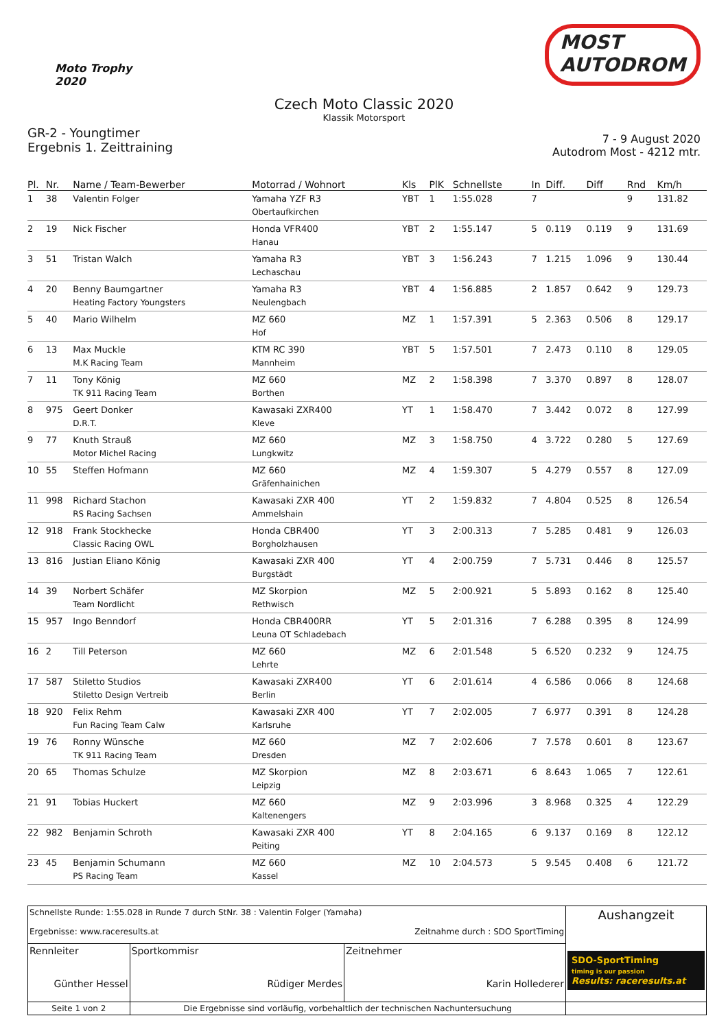Moto Trophy
2020
MOST
AUTODROM
Czech Moto Classic 2020
Klassik Motorsport
GR-2 - Youngtimer
Ergebnis 1. Zeittraining
7 - 9 August 2020
Autodrom Most - 4212 mtr.
| Pl. | Nr. | Name / Team-Bewerber | Motorrad / Wohnort | Kls | PlK | Schnellste | In | Diff. | Diff | Rnd | Km/h |
| --- | --- | --- | --- | --- | --- | --- | --- | --- | --- | --- | --- |
| 1 | 38 | Valentin Folger | Yamaha YZF R3 Obertaufkirchen | YBT | 1 | 1:55.028 | 7 | | | 9 | 131.82 |
| 2 | 19 | Nick Fischer | Honda VFR400 Hanau | YBT | 2 | 1:55.147 | 5 | 0.119 | 0.119 | 9 | 131.69 |
| 3 | 51 | Tristan Walch | Yamaha R3 Lechaschau | YBT | 3 | 1:56.243 | 7 | 1.215 | 1.096 | 9 | 130.44 |
| 4 | 20 | Benny Baumgartner Heating Factory Youngsters | Yamaha R3 Neulengbach | YBT | 4 | 1:56.885 | 2 | 1.857 | 0.642 | 9 | 129.73 |
| 5 | 40 | Mario Wilhelm | MZ 660 Hof | MZ | 1 | 1:57.391 | 5 | 2.363 | 0.506 | 8 | 129.17 |
| 6 | 13 | Max Muckle M.K Racing Team | KTM RC 390 Mannheim | YBT | 5 | 1:57.501 | 7 | 2.473 | 0.110 | 8 | 129.05 |
| 7 | 11 | Tony König TK 911 Racing Team | MZ 660 Borthen | MZ | 2 | 1:58.398 | 7 | 3.370 | 0.897 | 8 | 128.07 |
| 8 | 975 | Geert Donker D.R.T. | Kawasaki ZXR400 Kleve | YT | 1 | 1:58.470 | 7 | 3.442 | 0.072 | 8 | 127.99 |
| 9 | 77 | Knuth Strauß Motor Michel Racing | MZ 660 Lungkwitz | MZ | 3 | 1:58.750 | 4 | 3.722 | 0.280 | 5 | 127.69 |
| 10 | 55 | Steffen Hofmann | MZ 660 Gräfenhainichen | MZ | 4 | 1:59.307 | 5 | 4.279 | 0.557 | 8 | 127.09 |
| 11 | 998 | Richard Stachon RS Racing Sachsen | Kawasaki ZXR 400 Ammelshain | YT | 2 | 1:59.832 | 7 | 4.804 | 0.525 | 8 | 126.54 |
| 12 | 918 | Frank Stockhecke Classic Racing OWL | Honda CBR400 Borgholzhausen | YT | 3 | 2:00.313 | 7 | 5.285 | 0.481 | 9 | 126.03 |
| 13 | 816 | Justian Eliano König | Kawasaki ZXR 400 Burgstädt | YT | 4 | 2:00.759 | 7 | 5.731 | 0.446 | 8 | 125.57 |
| 14 | 39 | Norbert Schäfer Team Nordlicht | MZ Skorpion Rethwisch | MZ | 5 | 2:00.921 | 5 | 5.893 | 0.162 | 8 | 125.40 |
| 15 | 957 | Ingo Benndorf | Honda CBR400RR Leuna OT Schladebach | YT | 5 | 2:01.316 | 7 | 6.288 | 0.395 | 8 | 124.99 |
| 16 | 2 | Till Peterson | MZ 660 Lehrte | MZ | 6 | 2:01.548 | 5 | 6.520 | 0.232 | 9 | 124.75 |
| 17 | 587 | Stiletto Studios Stiletto Design Vertreib | Kawasaki ZXR400 Berlin | YT | 6 | 2:01.614 | 4 | 6.586 | 0.066 | 8 | 124.68 |
| 18 | 920 | Felix Rehm Fun Racing Team Calw | Kawasaki ZXR 400 Karlsruhe | YT | 7 | 2:02.005 | 7 | 6.977 | 0.391 | 8 | 124.28 |
| 19 | 76 | Ronny Wünsche TK 911 Racing Team | MZ 660 Dresden | MZ | 7 | 2:02.606 | 7 | 7.578 | 0.601 | 8 | 123.67 |
| 20 | 65 | Thomas Schulze | MZ Skorpion Leipzig | MZ | 8 | 2:03.671 | 6 | 8.643 | 1.065 | 7 | 122.61 |
| 21 | 91 | Tobias Huckert | MZ 660 Kaltenengers | MZ | 9 | 2:03.996 | 3 | 8.968 | 0.325 | 4 | 122.29 |
| 22 | 982 | Benjamin Schroth | Kawasaki ZXR 400 Peiting | YT | 8 | 2:04.165 | 6 | 9.137 | 0.169 | 8 | 122.12 |
| 23 | 45 | Benjamin Schumann PS Racing Team | MZ 660 Kassel | MZ | 10 | 2:04.573 | 5 | 9.545 | 0.408 | 6 | 121.72 |
| Schnellste Runde: 1:55.028 in Runde 7 durch StNr. 38 : Valentin Folger (Yamaha) Ergebnisse: www.raceresults.at Zeitnahme durch : SDO SportTiming | | | Aushangzeit SDO-SportTiming timing is our passion Results: raceresults.at |
| Rennleiter Günther Hessel | Sportkommisr Rüdiger Merdes | Zeitnehmer Karin Hollederer | |
| Seite 1 von 2 | Die Ergebnisse sind vorläufig, vorbehaltlich der technischen Nachuntersuchung | | |